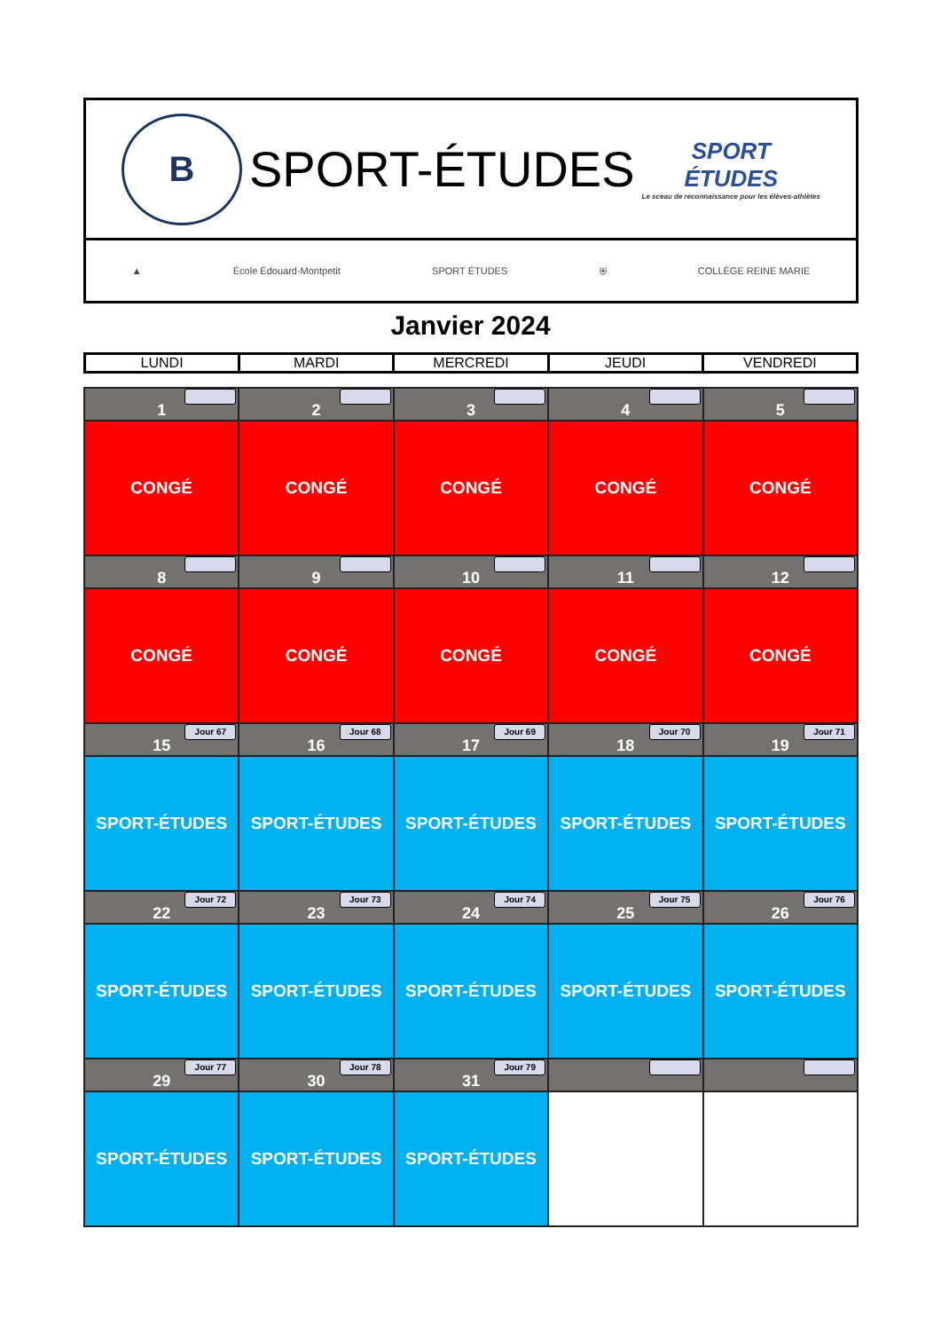B
SPORT-ÉTUDES
SPORT
ÉTUDES
Le sceau de reconnaissance pour les élèves-athlètes
▲ École Édouard-Montpetit SPORT ÉTUDES ⛨ COLLÈGE REINE MARIE
Janvier 2024
| LUNDI | MARDI | MERCREDI | JEUDI | VENDREDI |
| 1 | 2 | 3 | 4 | 5 |
| CONGÉ | CONGÉ | CONGÉ | CONGÉ | CONGÉ |
| 8 | 9 | 10 | 11 | 12 |
| CONGÉ | CONGÉ | CONGÉ | CONGÉ | CONGÉ |
| Jour 67 15 | Jour 68 16 | Jour 69 17 | Jour 70 18 | Jour 71 19 |
| SPORT-ÉTUDES | SPORT-ÉTUDES | SPORT-ÉTUDES | SPORT-ÉTUDES | SPORT-ÉTUDES |
| Jour 72 22 | Jour 73 23 | Jour 74 24 | Jour 75 25 | Jour 76 26 |
| SPORT-ÉTUDES | SPORT-ÉTUDES | SPORT-ÉTUDES | SPORT-ÉTUDES | SPORT-ÉTUDES |
| Jour 77 29 | Jour 78 30 | Jour 79 31 | | |
| SPORT-ÉTUDES | SPORT-ÉTUDES | SPORT-ÉTUDES | | |